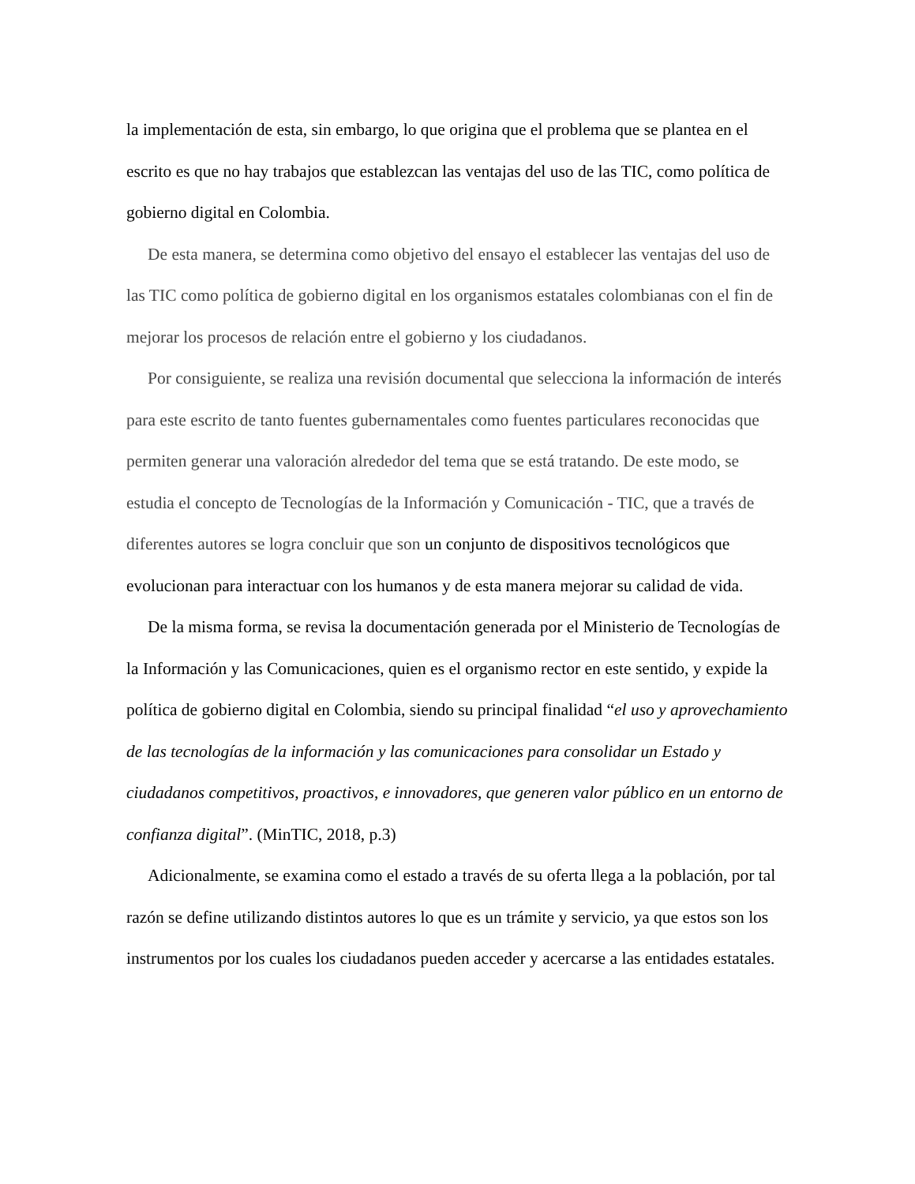la implementación de esta, sin embargo, lo que origina que el problema que se plantea en el escrito es que no hay trabajos que establezcan las ventajas del uso de las TIC, como política de gobierno digital en Colombia.
De esta manera, se determina como objetivo del ensayo el establecer las ventajas del uso de las TIC como política de gobierno digital en los organismos estatales colombianas con el fin de mejorar los procesos de relación entre el gobierno y los ciudadanos.
Por consiguiente, se realiza una revisión documental que selecciona la información de interés para este escrito de tanto fuentes gubernamentales como fuentes particulares reconocidas que permiten generar una valoración alrededor del tema que se está tratando. De este modo, se estudia el concepto de Tecnologías de la Información y Comunicación - TIC, que a través de diferentes autores se logra concluir que son un conjunto de dispositivos tecnológicos que evolucionan para interactuar con los humanos y de esta manera mejorar su calidad de vida.
De la misma forma, se revisa la documentación generada por el Ministerio de Tecnologías de la Información y las Comunicaciones, quien es el organismo rector en este sentido, y expide la política de gobierno digital en Colombia, siendo su principal finalidad “el uso y aprovechamiento de las tecnologías de la información y las comunicaciones para consolidar un Estado y ciudadanos competitivos, proactivos, e innovadores, que generen valor público en un entorno de confianza digital”. (MinTIC, 2018, p.3)
Adicionalmente, se examina como el estado a través de su oferta llega a la población, por tal razón se define utilizando distintos autores lo que es un trámite y servicio, ya que estos son los instrumentos por los cuales los ciudadanos pueden acceder y acercarse a las entidades estatales.